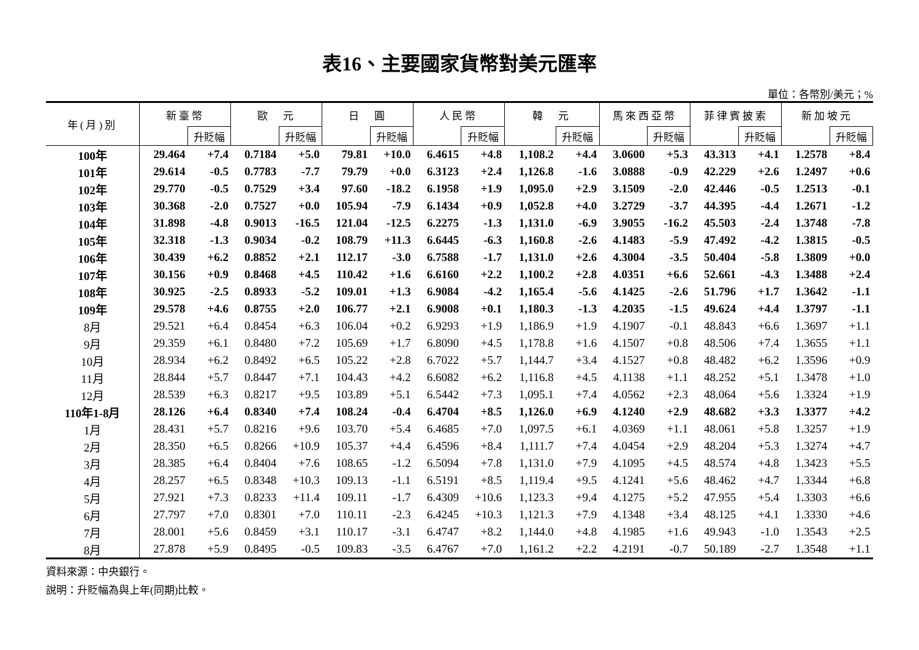表16、主要國家貨幣對美元匯率
單位：各幣別/美元；%
| 年(月)別 | 新臺幣 | | 歐 元 | | 日 圓 | | 人民幣 | | 韓 元 | | 馬來西亞幣 | | 菲律賓披索 | | 新加坡元 | |
| --- | --- | --- | --- | --- | --- | --- | --- | --- | --- | --- | --- | --- | --- | --- | --- | --- |
| | | 升貶幅 | | 升貶幅 | | 升貶幅 | | 升貶幅 | | 升貶幅 | | 升貶幅 | | 升貶幅 | | 升貶幅 |
| 100年 | 29.464 | +7.4 | 0.7184 | +5.0 | 79.81 | +10.0 | 6.4615 | +4.8 | 1,108.2 | +4.4 | 3.0600 | +5.3 | 43.313 | +4.1 | 1.2578 | +8.4 |
| 101年 | 29.614 | -0.5 | 0.7783 | -7.7 | 79.79 | +0.0 | 6.3123 | +2.4 | 1,126.8 | -1.6 | 3.0888 | -0.9 | 42.229 | +2.6 | 1.2497 | +0.6 |
| 102年 | 29.770 | -0.5 | 0.7529 | +3.4 | 97.60 | -18.2 | 6.1958 | +1.9 | 1,095.0 | +2.9 | 3.1509 | -2.0 | 42.446 | -0.5 | 1.2513 | -0.1 |
| 103年 | 30.368 | -2.0 | 0.7527 | +0.0 | 105.94 | -7.9 | 6.1434 | +0.9 | 1,052.8 | +4.0 | 3.2729 | -3.7 | 44.395 | -4.4 | 1.2671 | -1.2 |
| 104年 | 31.898 | -4.8 | 0.9013 | -16.5 | 121.04 | -12.5 | 6.2275 | -1.3 | 1,131.0 | -6.9 | 3.9055 | -16.2 | 45.503 | -2.4 | 1.3748 | -7.8 |
| 105年 | 32.318 | -1.3 | 0.9034 | -0.2 | 108.79 | +11.3 | 6.6445 | -6.3 | 1,160.8 | -2.6 | 4.1483 | -5.9 | 47.492 | -4.2 | 1.3815 | -0.5 |
| 106年 | 30.439 | +6.2 | 0.8852 | +2.1 | 112.17 | -3.0 | 6.7588 | -1.7 | 1,131.0 | +2.6 | 4.3004 | -3.5 | 50.404 | -5.8 | 1.3809 | +0.0 |
| 107年 | 30.156 | +0.9 | 0.8468 | +4.5 | 110.42 | +1.6 | 6.6160 | +2.2 | 1,100.2 | +2.8 | 4.0351 | +6.6 | 52.661 | -4.3 | 1.3488 | +2.4 |
| 108年 | 30.925 | -2.5 | 0.8933 | -5.2 | 109.01 | +1.3 | 6.9084 | -4.2 | 1,165.4 | -5.6 | 4.1425 | -2.6 | 51.796 | +1.7 | 1.3642 | -1.1 |
| 109年 | 29.578 | +4.6 | 0.8755 | +2.0 | 106.77 | +2.1 | 6.9008 | +0.1 | 1,180.3 | -1.3 | 4.2035 | -1.5 | 49.624 | +4.4 | 1.3797 | -1.1 |
| 8月 | 29.521 | +6.4 | 0.8454 | +6.3 | 106.04 | +0.2 | 6.9293 | +1.9 | 1,186.9 | +1.9 | 4.1907 | -0.1 | 48.843 | +6.6 | 1.3697 | +1.1 |
| 9月 | 29.359 | +6.1 | 0.8480 | +7.2 | 105.69 | +1.7 | 6.8090 | +4.5 | 1,178.8 | +1.6 | 4.1507 | +0.8 | 48.506 | +7.4 | 1.3655 | +1.1 |
| 10月 | 28.934 | +6.2 | 0.8492 | +6.5 | 105.22 | +2.8 | 6.7022 | +5.7 | 1,144.7 | +3.4 | 4.1527 | +0.8 | 48.482 | +6.2 | 1.3596 | +0.9 |
| 11月 | 28.844 | +5.7 | 0.8447 | +7.1 | 104.43 | +4.2 | 6.6082 | +6.2 | 1,116.8 | +4.5 | 4.1138 | +1.1 | 48.252 | +5.1 | 1.3478 | +1.0 |
| 12月 | 28.539 | +6.3 | 0.8217 | +9.5 | 103.89 | +5.1 | 6.5442 | +7.3 | 1,095.1 | +7.4 | 4.0562 | +2.3 | 48.064 | +5.6 | 1.3324 | +1.9 |
| 110年1-8月 | 28.126 | +6.4 | 0.8340 | +7.4 | 108.24 | -0.4 | 6.4704 | +8.5 | 1,126.0 | +6.9 | 4.1240 | +2.9 | 48.682 | +3.3 | 1.3377 | +4.2 |
| 1月 | 28.431 | +5.7 | 0.8216 | +9.6 | 103.70 | +5.4 | 6.4685 | +7.0 | 1,097.5 | +6.1 | 4.0369 | +1.1 | 48.061 | +5.8 | 1.3257 | +1.9 |
| 2月 | 28.350 | +6.5 | 0.8266 | +10.9 | 105.37 | +4.4 | 6.4596 | +8.4 | 1,111.7 | +7.4 | 4.0454 | +2.9 | 48.204 | +5.3 | 1.3274 | +4.7 |
| 3月 | 28.385 | +6.4 | 0.8404 | +7.6 | 108.65 | -1.2 | 6.5094 | +7.8 | 1,131.0 | +7.9 | 4.1095 | +4.5 | 48.574 | +4.8 | 1.3423 | +5.5 |
| 4月 | 28.257 | +6.5 | 0.8348 | +10.3 | 109.13 | -1.1 | 6.5191 | +8.5 | 1,119.4 | +9.5 | 4.1241 | +5.6 | 48.462 | +4.7 | 1.3344 | +6.8 |
| 5月 | 27.921 | +7.3 | 0.8233 | +11.4 | 109.11 | -1.7 | 6.4309 | +10.6 | 1,123.3 | +9.4 | 4.1275 | +5.2 | 47.955 | +5.4 | 1.3303 | +6.6 |
| 6月 | 27.797 | +7.0 | 0.8301 | +7.0 | 110.11 | -2.3 | 6.4245 | +10.3 | 1,121.3 | +7.9 | 4.1348 | +3.4 | 48.125 | +4.1 | 1.3330 | +4.6 |
| 7月 | 28.001 | +5.6 | 0.8459 | +3.1 | 110.17 | -3.1 | 6.4747 | +8.2 | 1,144.0 | +4.8 | 4.1985 | +1.6 | 49.943 | -1.0 | 1.3543 | +2.5 |
| 8月 | 27.878 | +5.9 | 0.8495 | -0.5 | 109.83 | -3.5 | 6.4767 | +7.0 | 1,161.2 | +2.2 | 4.2191 | -0.7 | 50.189 | -2.7 | 1.3548 | +1.1 |
資料來源：中央銀行。
說明：升貶幅為與上年(同期)比較。